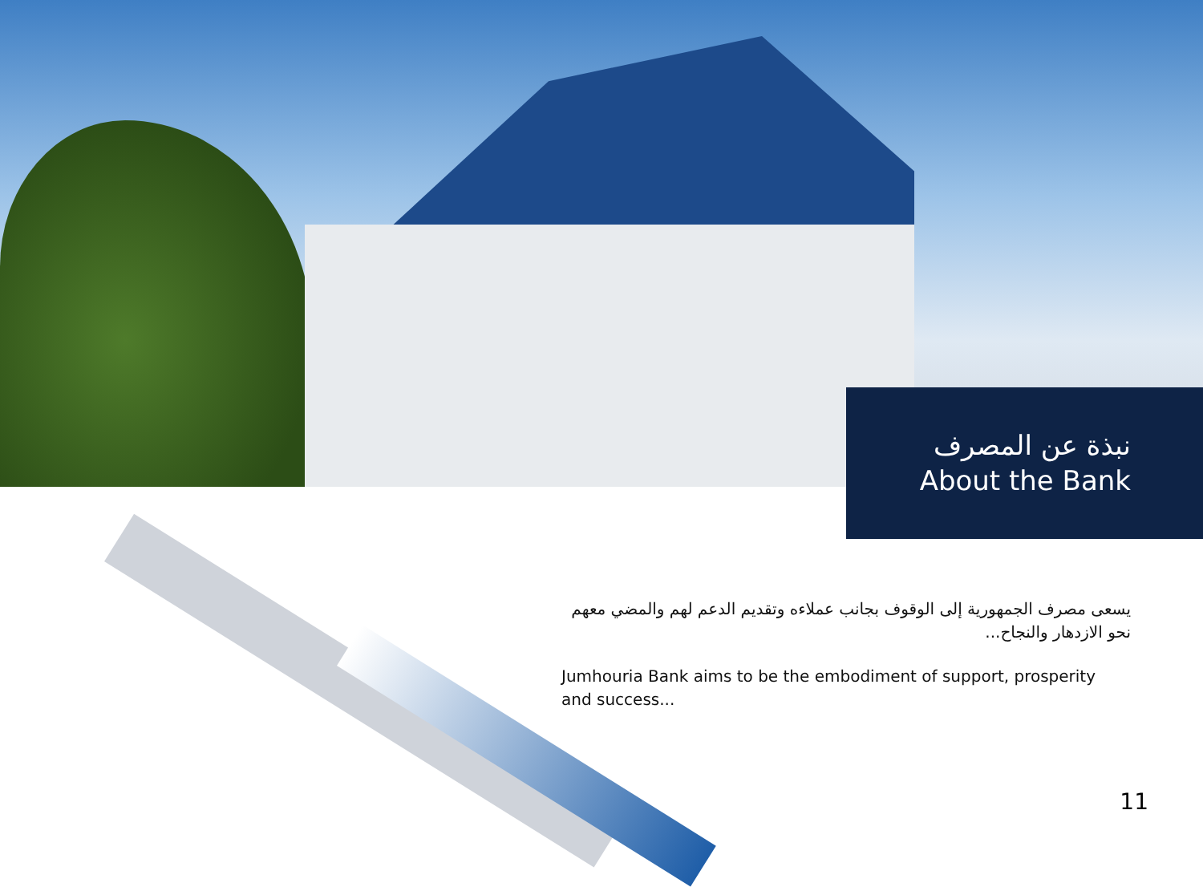نبذة عن المصرف
About the Bank
يسعى مصرف الجمهورية إلى الوقوف بجانب عملاءه وتقديم الدعم لهم والمضي معهم نحو الازدهار والنجاح...
Jumhouria Bank aims to be the embodiment of support, prosperity and success...
11